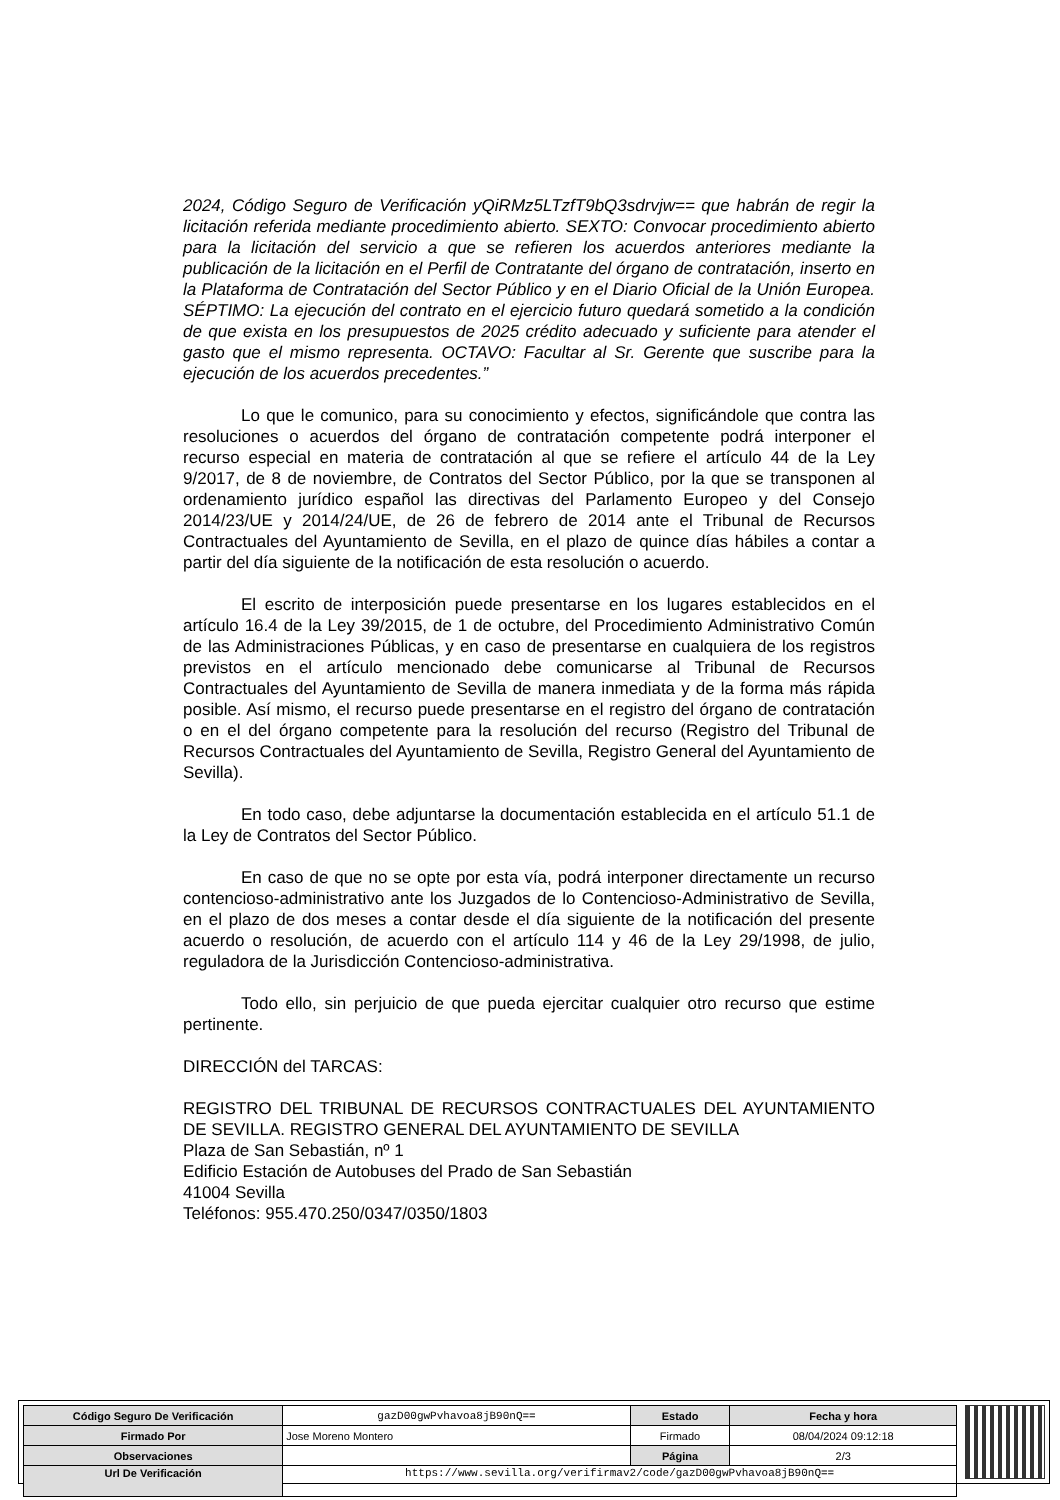2024, Código Seguro de Verificación yQiRMz5LTzfT9bQ3sdrvjw== que habrán de regir la licitación referida mediante procedimiento abierto. SEXTO: Convocar procedimiento abierto para la licitación del servicio a que se refieren los acuerdos anteriores mediante la publicación de la licitación en el Perfil de Contratante del órgano de contratación, inserto en la Plataforma de Contratación del Sector Público y en el Diario Oficial de la Unión Europea. SÉPTIMO: La ejecución del contrato en el ejercicio futuro quedará sometido a la condición de que exista en los presupuestos de 2025 crédito adecuado y suficiente para atender el gasto que el mismo representa. OCTAVO: Facultar al Sr. Gerente que suscribe para la ejecución de los acuerdos precedentes.”
Lo que le comunico, para su conocimiento y efectos, significándole que contra las resoluciones o acuerdos del órgano de contratación competente podrá interponer el recurso especial en materia de contratación al que se refiere el artículo 44 de la Ley 9/2017, de 8 de noviembre, de Contratos del Sector Público, por la que se transponen al ordenamiento jurídico español las directivas del Parlamento Europeo y del Consejo 2014/23/UE y 2014/24/UE, de 26 de febrero de 2014 ante el Tribunal de Recursos Contractuales del Ayuntamiento de Sevilla, en el plazo de quince días hábiles a contar a partir del día siguiente de la notificación de esta resolución o acuerdo.
El escrito de interposición puede presentarse en los lugares establecidos en el artículo 16.4 de la Ley 39/2015, de 1 de octubre, del Procedimiento Administrativo Común de las Administraciones Públicas, y en caso de presentarse en cualquiera de los registros previstos en el artículo mencionado debe comunicarse al Tribunal de Recursos Contractuales del Ayuntamiento de Sevilla de manera inmediata y de la forma más rápida posible. Así mismo, el recurso puede presentarse en el registro del órgano de contratación o en el del órgano competente para la resolución del recurso (Registro del Tribunal de Recursos Contractuales del Ayuntamiento de Sevilla, Registro General del Ayuntamiento de Sevilla).
En todo caso, debe adjuntarse la documentación establecida en el artículo 51.1 de la Ley de Contratos del Sector Público.
En caso de que no se opte por esta vía, podrá interponer directamente un recurso contencioso-administrativo ante los Juzgados de lo Contencioso-Administrativo de Sevilla, en el plazo de dos meses a contar desde el día siguiente de la notificación del presente acuerdo o resolución, de acuerdo con el artículo 114 y 46 de la Ley 29/1998, de julio, reguladora de la Jurisdicción Contencioso-administrativa.
Todo ello, sin perjuicio de que pueda ejercitar cualquier otro recurso que estime pertinente.
DIRECCIÓN del TARCAS:
REGISTRO DEL TRIBUNAL DE RECURSOS CONTRACTUALES DEL AYUNTAMIENTO DE SEVILLA. REGISTRO GENERAL DEL AYUNTAMIENTO DE SEVILLA
Plaza de San Sebastián, nº 1
Edificio Estación de Autobuses del Prado de San Sebastián
41004 Sevilla
Teléfonos: 955.470.250/0347/0350/1803
| Código Seguro De Verificación | gazD00gwPvhavoa8jB90nQ== | Estado | Fecha y hora |
| Firmado Por | Jose Moreno Montero | Firmado | 08/04/2024 09:12:18 |
| Observaciones | | Página | 2/3 |
| Url De Verificación | https://www.sevilla.org/verifirmav2/code/gazD00gwPvhavoa8jB90nQ== | | |